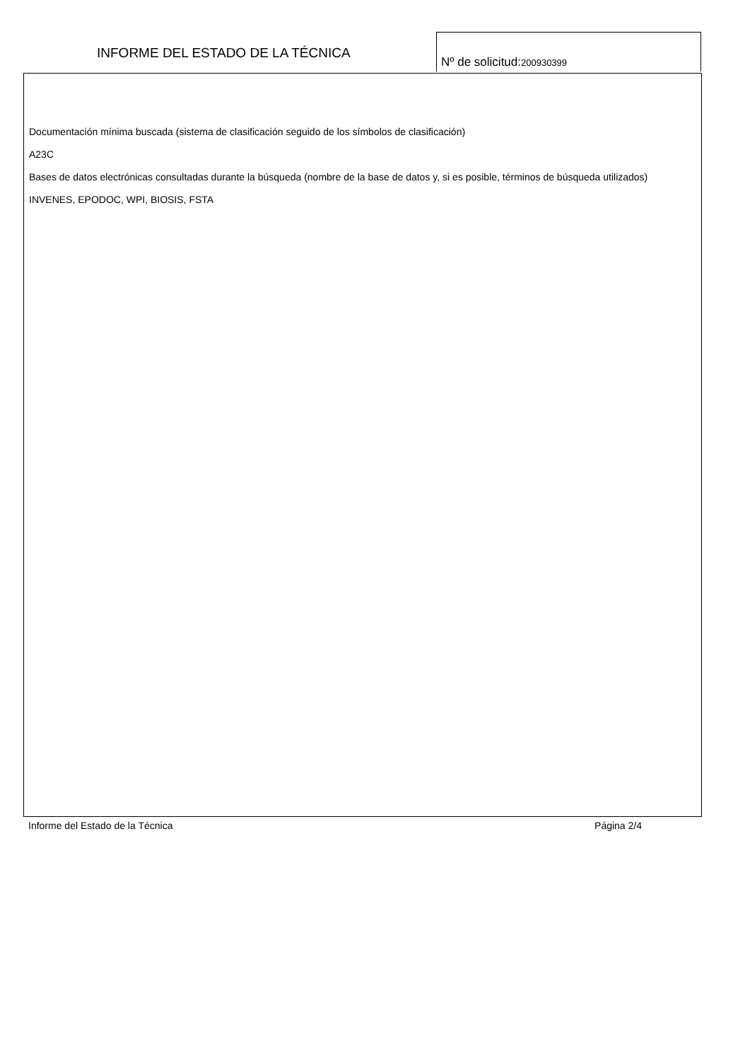INFORME DEL ESTADO DE LA TÉCNICA
Nº de solicitud:200930399
Documentación mínima buscada (sistema de clasificación seguido de los símbolos de clasificación)
A23C
Bases de datos electrónicas consultadas durante la búsqueda (nombre de la base de datos y, si es posible, términos de búsqueda utilizados)
INVENES, EPODOC, WPI, BIOSIS, FSTA
Informe del Estado de la Técnica Página 2/4